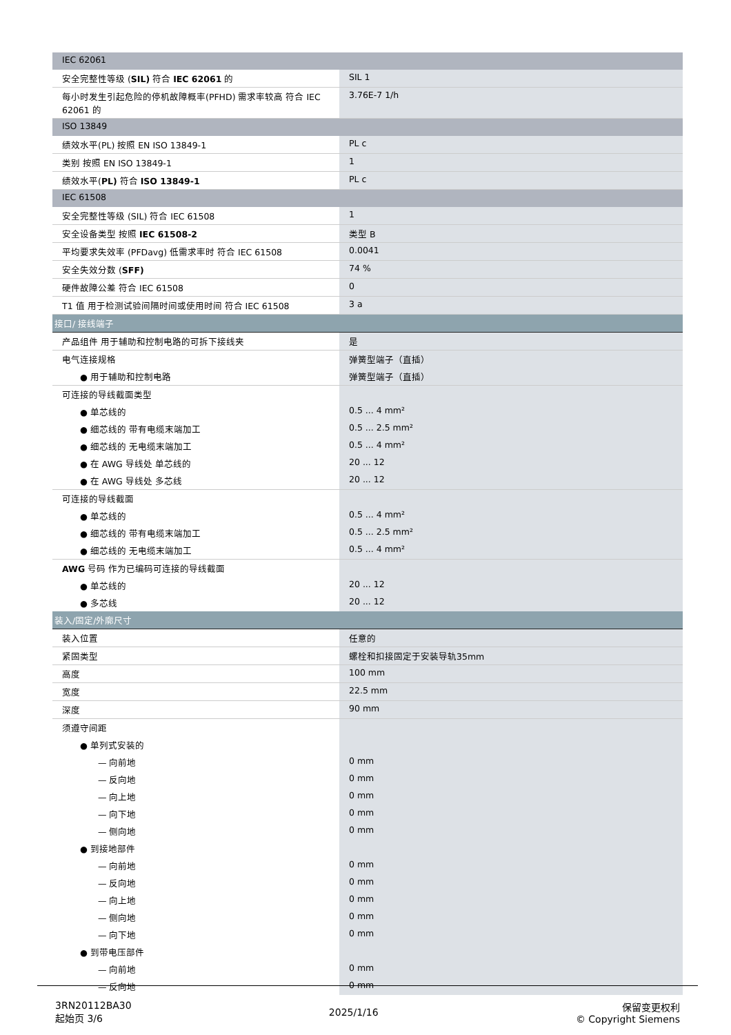| IEC 62061 | |
| 安全完整性等级 ( SIL) 符合 IEC 62061 的 | SIL 1 |
| 每小时发生引起危险的停机故障概率(PFHD) 需求率较高 符合 IEC 62061 的 | 3.76E-7 1/h |
| ISO 13849 | |
| 绩效水平(PL) 按照 EN ISO 13849-1 | PL c |
| 类别 按照 EN ISO 13849-1 | 1 |
| 绩效水平( PL) 符合 ISO 13849-1 | PL c |
| IEC 61508 | |
| 安全完整性等级 (SIL) 符合 IEC 61508 | 1 |
| 安全设备类型 按照 IEC 61508-2 | 类型 B |
| 平均要求失效率 (PFDavg) 低需求率时 符合 IEC 61508 | 0.0041 |
| 安全失效分数 ( SFF) | 74 % |
| 硬件故障公差 符合 IEC 61508 | 0 |
| T1 值 用于检测试验间隔时间或使用时间 符合 IEC 61508 | 3 a |
| 接口/ 接线端子 | |
| 产品组件 用于辅助和控制电路的可拆下接线夹 | 是 |
| 电气连接规格 | 弹簧型端子（直插） |
| ● 用于辅助和控制电路 | 弹簧型端子（直插） |
| 可连接的导线截面类型 | |
| ● 单芯线的 | 0.5 ... 4 mm² |
| ● 细芯线的 带有电缆末端加工 | 0.5 ... 2.5 mm² |
| ● 细芯线的 无电缆末端加工 | 0.5 ... 4 mm² |
| ● 在 AWG 导线处 单芯线的 | 20 ... 12 |
| ● 在 AWG 导线处 多芯线 | 20 ... 12 |
| 可连接的导线截面 | |
| ● 单芯线的 | 0.5 ... 4 mm² |
| ● 细芯线的 带有电缆末端加工 | 0.5 ... 2.5 mm² |
| ● 细芯线的 无电缆末端加工 | 0.5 ... 4 mm² |
| AWG 号码 作为已编码可连接的导线截面 | |
| ● 单芯线的 | 20 ... 12 |
| ● 多芯线 | 20 ... 12 |
| 装入/固定/外廓尺寸 | |
| 装入位置 | 任意的 |
| 紧固类型 | 螺栓和扣接固定于安装导轨35mm |
| 高度 | 100 mm |
| 宽度 | 22.5 mm |
| 深度 | 90 mm |
| 须遵守间距 | |
| ● 单列式安装的 | |
| — 向前地 | 0 mm |
| — 反向地 | 0 mm |
| — 向上地 | 0 mm |
| — 向下地 | 0 mm |
| — 侧向地 | 0 mm |
| ● 到接地部件 | |
| — 向前地 | 0 mm |
| — 反向地 | 0 mm |
| — 向上地 | 0 mm |
| — 侧向地 | 0 mm |
| — 向下地 | 0 mm |
| ● 到带电压部件 | |
| — 向前地 | 0 mm |
| — 反向地 | 0 mm |
3RN20112BA30
起始页 3/6
2025/1/16
保留变更权利
© Copyright Siemens